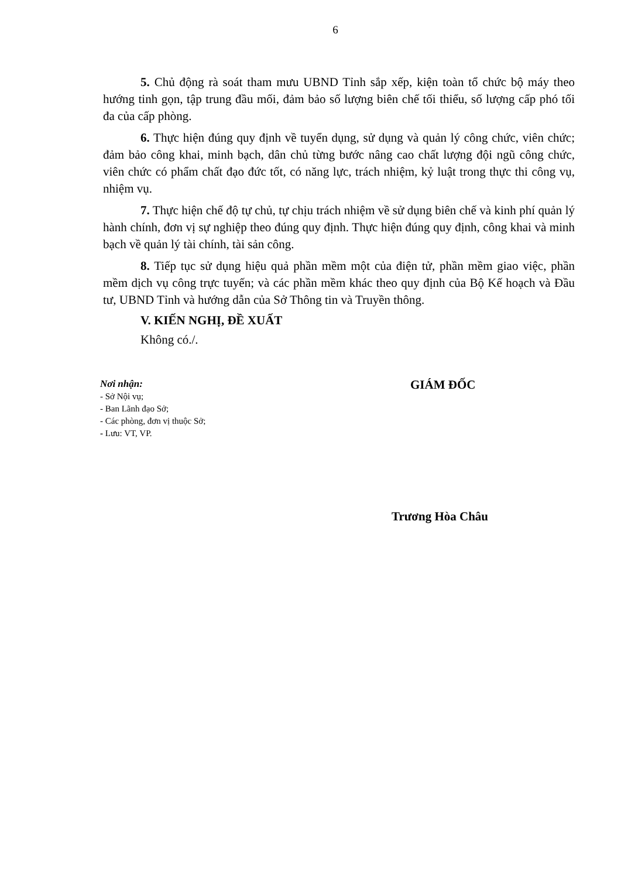6
5. Chủ động rà soát tham mưu UBND Tỉnh sắp xếp, kiện toàn tổ chức bộ máy theo hướng tinh gọn, tập trung đầu mối, đảm bảo số lượng biên chế tối thiểu, số lượng cấp phó tối đa của cấp phòng.
6. Thực hiện đúng quy định về tuyển dụng, sử dụng và quản lý công chức, viên chức; đảm bảo công khai, minh bạch, dân chủ từng bước nâng cao chất lượng đội ngũ công chức, viên chức có phẩm chất đạo đức tốt, có năng lực, trách nhiệm, kỷ luật trong thực thi công vụ, nhiệm vụ.
7. Thực hiện chế độ tự chủ, tự chịu trách nhiệm về sử dụng biên chế và kinh phí quản lý hành chính, đơn vị sự nghiệp theo đúng quy định. Thực hiện đúng quy định, công khai và minh bạch về quản lý tài chính, tài sản công.
8. Tiếp tục sử dụng hiệu quả phần mềm một của điện tử, phần mềm giao việc, phần mềm dịch vụ công trực tuyến; và các phần mềm khác theo quy định của Bộ Kế hoạch và Đầu tư, UBND Tỉnh và hướng dẫn của Sở Thông tin và Truyền thông.
V. KIẾN NGHỊ, ĐỀ XUẤT
Không có./.
Nơi nhận:
- Sở Nội vụ;
- Ban Lãnh đạo Sở;
- Các phòng, đơn vị thuộc Sở;
- Lưu: VT, VP.
GIÁM ĐỐC
Trương Hòa Châu